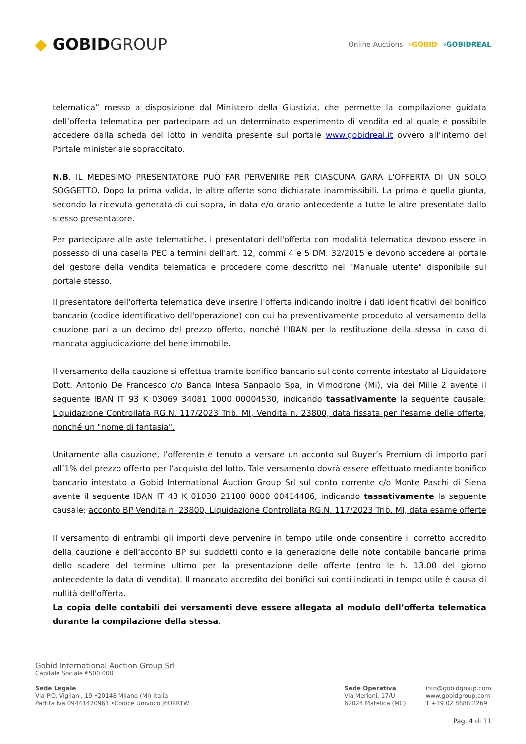◆ GOBIDGROUP
Online Auctions ›GOBID ›GOBIDREAL
telematica” messo a disposizione dal Ministero della Giustizia, che permette la compilazione guidata dell’offerta telematica per partecipare ad un determinato esperimento di vendita ed al quale è possibile accedere dalla scheda del lotto in vendita presente sul portale www.gobidreal.it ovvero all’interno del Portale ministeriale sopraccitato.
N.B. IL MEDESIMO PRESENTATORE PUÒ FAR PERVENIRE PER CIASCUNA GARA L'OFFERTA DI UN SOLO SOGGETTO. Dopo la prima valida, le altre offerte sono dichiarate inammissibili. La prima è quella giunta, secondo la ricevuta generata di cui sopra, in data e/o orario antecedente a tutte le altre presentate dallo stesso presentatore.
Per partecipare alle aste telematiche, i presentatori dell'offerta con modalità telematica devono essere in possesso di una casella PEC a termini dell'art. 12, commi 4 e 5 DM. 32/2015 e devono accedere al portale del gestore della vendita telematica e procedere come descritto nel "Manuale utente" disponibile sul portale stesso.
Il presentatore dell'offerta telematica deve inserire l'offerta indicando inoltre i dati identificativi del bonifico bancario (codice identificativo dell'operazione) con cui ha preventivamente proceduto al versamento della cauzione pari a un decimo del prezzo offerto, nonché l'IBAN per la restituzione della stessa in caso di mancata aggiudicazione del bene immobile.
Il versamento della cauzione si effettua tramite bonifico bancario sul conto corrente intestato al Liquidatore Dott. Antonio De Francesco c/o Banca Intesa Sanpaolo Spa, in Vimodrone (Mi), via dei Mille 2 avente il seguente IBAN IT 93 K 03069 34081 1000 00004530, indicando tassativamente la seguente causale: Liquidazione Controllata RG.N. 117/2023 Trib. MI, Vendita n. 23800, data fissata per l'esame delle offerte, nonché un "nome di fantasia".
Unitamente alla cauzione, l’offerente è tenuto a versare un acconto sul Buyer’s Premium di importo pari all’1% del prezzo offerto per l’acquisto del lotto. Tale versamento dovrà essere effettuato mediante bonifico bancario intestato a Gobid International Auction Group Srl sul conto corrente c/o Monte Paschi di Siena avente il seguente IBAN IT 43 K 01030 21100 0000 00414486, indicando tassativamente la seguente causale: acconto BP Vendita n. 23800, Liquidazione Controllata RG.N. 117/2023 Trib. MI, data esame offerte
Il versamento di entrambi gli importi deve pervenire in tempo utile onde consentire il corretto accredito della cauzione e dell’acconto BP sui suddetti conto e la generazione delle note contabile bancarie prima dello scadere del termine ultimo per la presentazione delle offerte (entro le h. 13.00 del giorno antecedente la data di vendita). Il mancato accredito dei bonifici sui conti indicati in tempo utile è causa di nullità dell'offerta.
La copia delle contabili dei versamenti deve essere allegata al modulo dell’offerta telematica durante la compilazione della stessa.
Gobid International Auction Group Srl
Capitale Sociale €500.000
Sede Legale
Via P.O. Vigliani, 19 •20148 Milano (MI) Italia
Partita Iva 09441470961 •Codice Univoco J6URRTW
Sede Operativa
Via Merloni, 17/U
62024 Matelica (MC)
info@gobidgroup.com
www.gobidgroup.com
T +39 02 8688 2269
Pag. 4 di 11